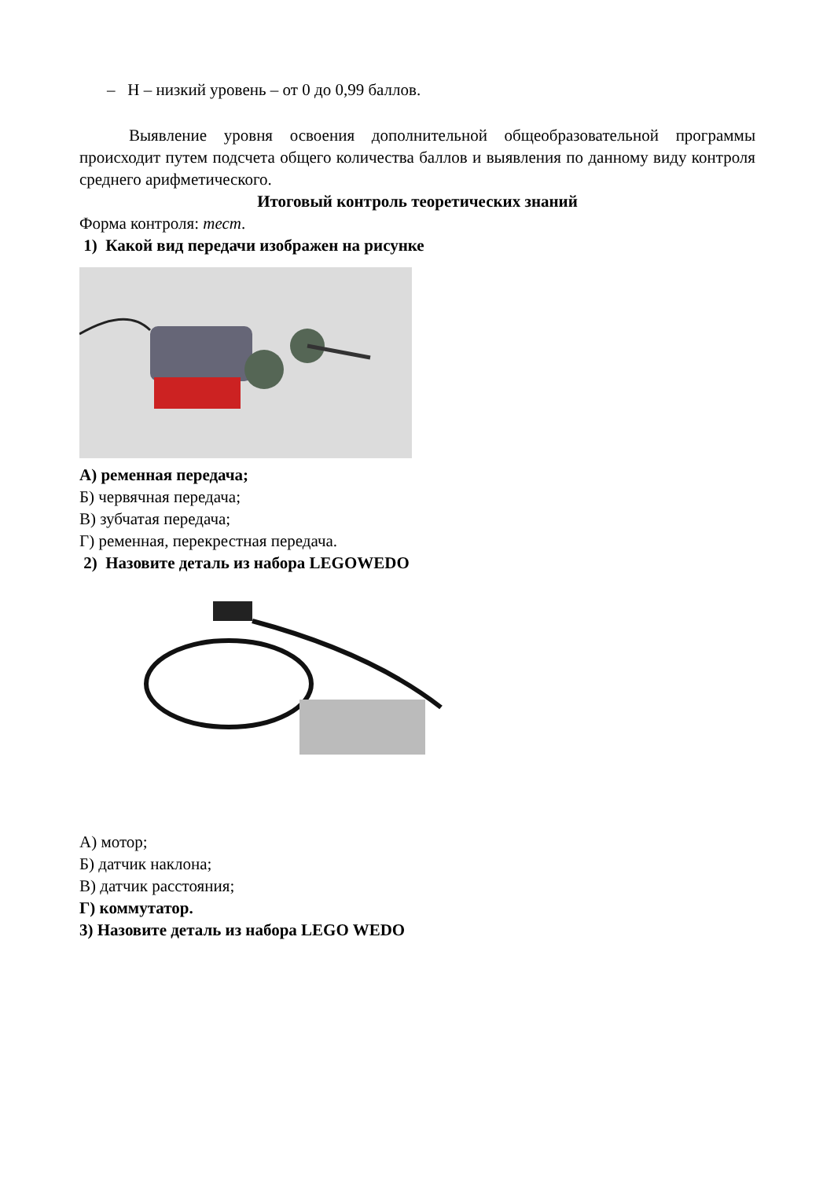– Н – низкий уровень – от 0 до 0,99 баллов.
Выявление уровня освоения дополнительной общеобразовательной программы происходит путем подсчета общего количества баллов и выявления по данному виду контроля среднего арифметического.
Итоговый контроль теоретических знаний
Форма контроля: тест.
1) Какой вид передачи изображен на рисунке
А) ременная передача;
Б) червячная передача;
В) зубчатая передача;
Г) ременная, перекрестная передача.
2) Назовите деталь из набора LEGOWEDO
А) мотор;
Б) датчик наклона;
В) датчик расстояния;
Г) коммутатор.
3) Назовите деталь из набора LEGO WEDO